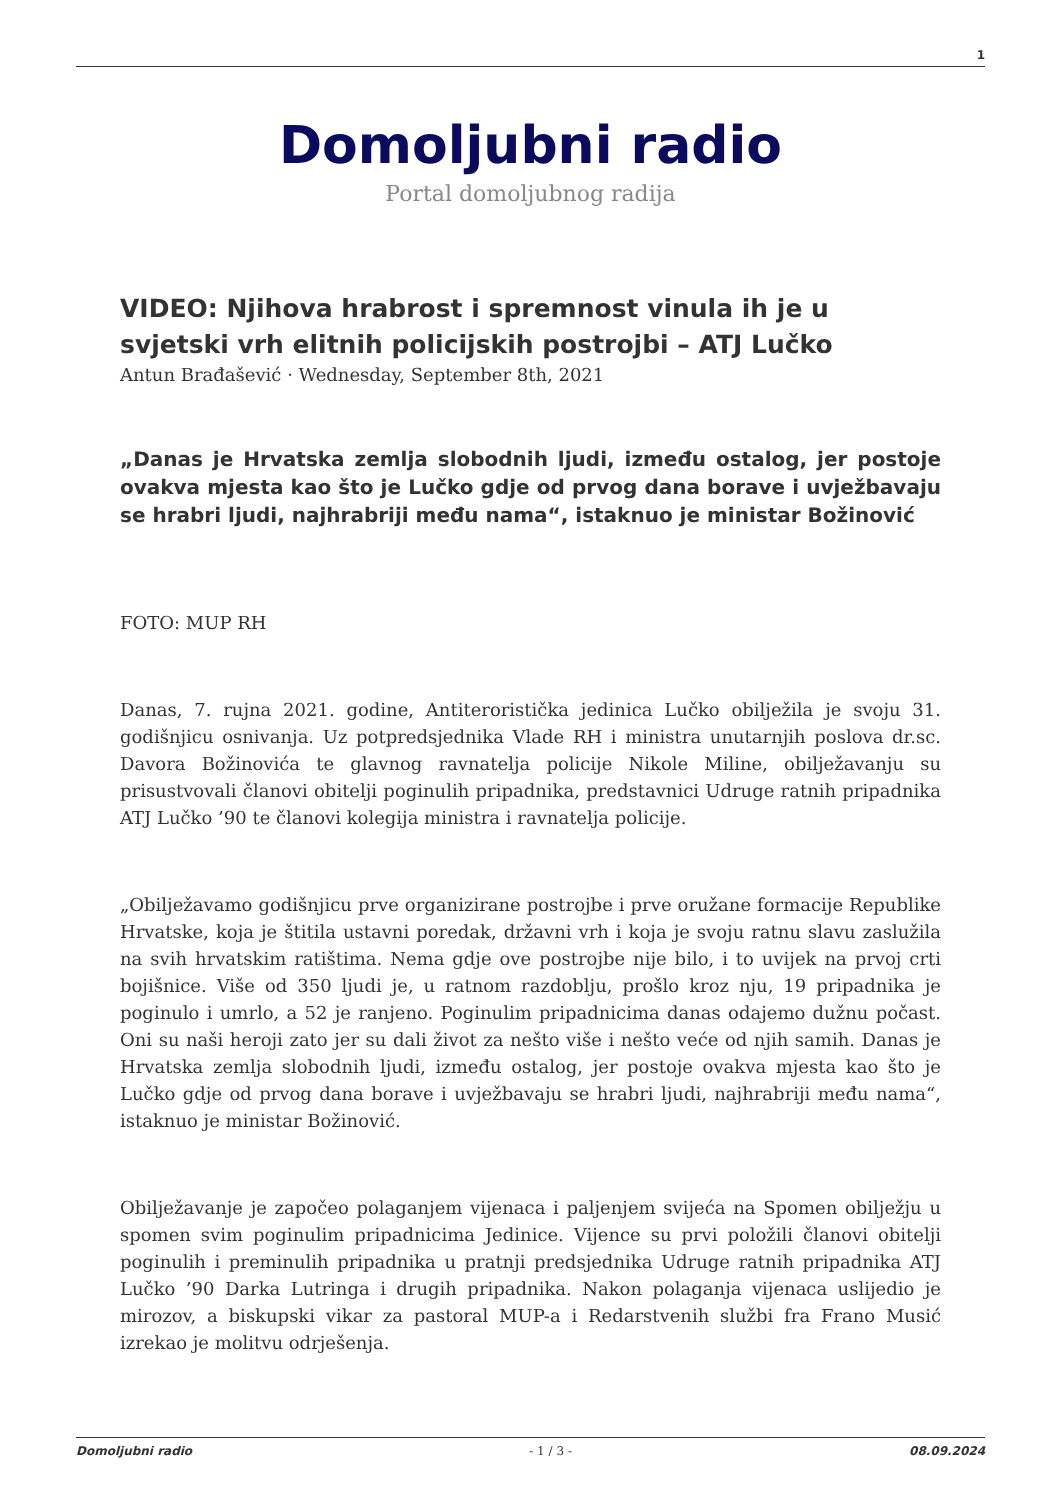1
Domoljubni radio
Portal domoljubnog radija
VIDEO: Njihova hrabrost i spremnost vinula ih je u svjetski vrh elitnih policijskih postrojbi – ATJ Lučko
Antun Brađašević · Wednesday, September 8th, 2021
„Danas je Hrvatska zemlja slobodnih ljudi, između ostalog, jer postoje ovakva mjesta kao što je Lučko gdje od prvog dana borave i uvježbavaju se hrabri ljudi, najhrabriji među nama“, istaknuo je ministar Božinović
FOTO: MUP RH
Danas, 7. rujna 2021. godine, Antiteroristička jedinica Lučko obilježila je svoju 31. godišnjicu osnivanja. Uz potpredsjednika Vlade RH i ministra unutarnjih poslova dr.sc. Davora Božinovića te glavnog ravnatelja policije Nikole Miline, obilježavanju su prisustvovali članovi obitelji poginulih pripadnika, predstavnici Udruge ratnih pripadnika ATJ Lučko ’90 te članovi kolegija ministra i ravnatelja policije.
„Obilježavamo godišnjicu prve organizirane postrojbe i prve oružane formacije Republike Hrvatske, koja je štitila ustavni poredak, državni vrh i koja je svoju ratnu slavu zaslužila na svih hrvatskim ratištima. Nema gdje ove postrojbe nije bilo, i to uvijek na prvoj crti bojišnice. Više od 350 ljudi je, u ratnom razdoblju, prošlo kroz nju, 19 pripadnika je poginulo i umrlo, a 52 je ranjeno. Poginulim pripadnicima danas odajemo dužnu počast. Oni su naši heroji zato jer su dali život za nešto više i nešto veće od njih samih. Danas je Hrvatska zemlja slobodnih ljudi, između ostalog, jer postoje ovakva mjesta kao što je Lučko gdje od prvog dana borave i uvježbavaju se hrabri ljudi, najhrabriji među nama“, istaknuo je ministar Božinović.
Obilježavanje je započeo polaganjem vijenaca i paljenjem svijeća na Spomen obilježju u spomen svim poginulim pripadnicima Jedinice. Vijence su prvi položili članovi obitelji poginulih i preminulih pripadnika u pratnji predsjednika Udruge ratnih pripadnika ATJ Lučko ’90 Darka Lutringa i drugih pripadnika. Nakon polaganja vijenaca uslijedio je mirozov, a biskupski vikar za pastoral MUP-a i Redarstvenih službi fra Frano Musić izrekao je molitvu odrješenja.
Domoljubni radio - 1 / 3 - 08.09.2024